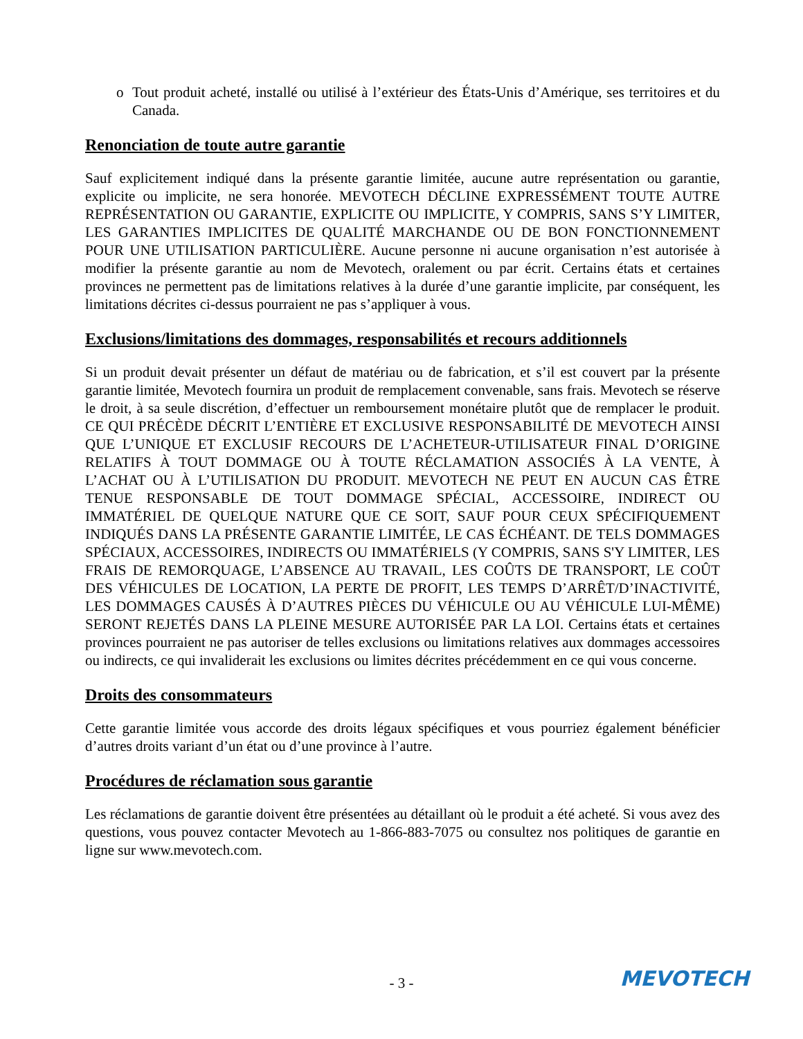o Tout produit acheté, installé ou utilisé à l’extérieur des États-Unis d’Amérique, ses territoires et du Canada.
Renonciation de toute autre garantie
Sauf explicitement indiqué dans la présente garantie limitée, aucune autre représentation ou garantie, explicite ou implicite, ne sera honorée. MEVOTECH DÉCLINE EXPRESSÉMENT TOUTE AUTRE REPRÉSENTATION OU GARANTIE, EXPLICITE OU IMPLICITE, Y COMPRIS, SANS S’Y LIMITER, LES GARANTIES IMPLICITES DE QUALITÉ MARCHANDE OU DE BON FONCTIONNEMENT POUR UNE UTILISATION PARTICULIÈRE. Aucune personne ni aucune organisation n’est autorisée à modifier la présente garantie au nom de Mevotech, oralement ou par écrit. Certains états et certaines provinces ne permettent pas de limitations relatives à la durée d’une garantie implicite, par conséquent, les limitations décrites ci-dessus pourraient ne pas s’appliquer à vous.
Exclusions/limitations des dommages, responsabilités et recours additionnels
Si un produit devait présenter un défaut de matériau ou de fabrication, et s’il est couvert par la présente garantie limitée, Mevotech fournira un produit de remplacement convenable, sans frais. Mevotech se réserve le droit, à sa seule discrétion, d’effectuer un remboursement monétaire plutôt que de remplacer le produit. CE QUI PRÉCÈDE DÉCRIT L’ENTIÈRE ET EXCLUSIVE RESPONSABILITÉ DE MEVOTECH AINSI QUE L’UNIQUE ET EXCLUSIF RECOURS DE L’ACHETEUR-UTILISATEUR FINAL D’ORIGINE RELATIFS À TOUT DOMMAGE OU À TOUTE RÉCLAMATION ASSOCIÉS À LA VENTE, À L’ACHAT OU À L’UTILISATION DU PRODUIT. MEVOTECH NE PEUT EN AUCUN CAS ÊTRE TENUE RESPONSABLE DE TOUT DOMMAGE SPÉCIAL, ACCESSOIRE, INDIRECT OU IMMATÉRIEL DE QUELQUE NATURE QUE CE SOIT, SAUF POUR CEUX SPÉCIFIQUEMENT INDIQUÉS DANS LA PRÉSENTE GARANTIE LIMITÉE, LE CAS ÉCHÉANT. DE TELS DOMMAGES SPÉCIAUX, ACCESSOIRES, INDIRECTS OU IMMATÉRIELS (Y COMPRIS, SANS S'Y LIMITER, LES FRAIS DE REMORQUAGE, L’ABSENCE AU TRAVAIL, LES COÛTS DE TRANSPORT, LE COÛT DES VÉHICULES DE LOCATION, LA PERTE DE PROFIT, LES TEMPS D’ARRÊT/D’INACTIVITÉ, LES DOMMAGES CAUSÉS À D’AUTRES PIÈCES DU VÉHICULE OU AU VÉHICULE LUI-MÊME) SERONT REJETÉS DANS LA PLEINE MESURE AUTORISÉE PAR LA LOI. Certains états et certaines provinces pourraient ne pas autoriser de telles exclusions ou limitations relatives aux dommages accessoires ou indirects, ce qui invaliderait les exclusions ou limites décrites précédemment en ce qui vous concerne.
Droits des consommateurs
Cette garantie limitée vous accorde des droits légaux spécifiques et vous pourriez également bénéficier d’autres droits variant d’un état ou d’une province à l’autre.
Procédures de réclamation sous garantie
Les réclamations de garantie doivent être présentées au détaillant où le produit a été acheté. Si vous avez des questions, vous pouvez contacter Mevotech au 1-866-883-7075 ou consultez nos politiques de garantie en ligne sur www.mevotech.com.
- 3 -
MEVOTECH